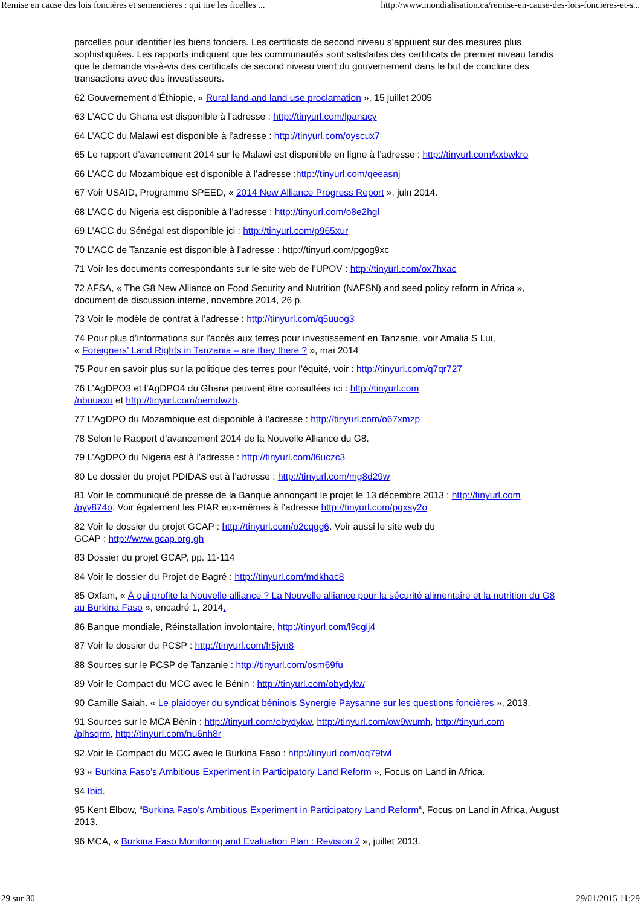Remise en cause des lois foncières et semencières : qui tire les ficelles ... http://www.mondialisation.ca/remise-en-cause-des-lois-foncieres-et-s...
parcelles pour identifier les biens fonciers. Les certificats de second niveau s’appuient sur des mesures plus sophistiquées. Les rapports indiquent que les communautés sont satisfaites des certificats de premier niveau tandis que le demande vis-à-vis des certificats de second niveau vient du gouvernement dans le but de conclure des transactions avec des investisseurs.
62 Gouvernement d’Éthiopie, « Rural land and land use proclamation », 15 juillet 2005
63 L’ACC du Ghana est disponible à l’adresse : http://tinyurl.com/lpanacy
64 L’ACC du Malawi est disponible à l’adresse : http://tinyurl.com/oyscux7
65 Le rapport d’avancement 2014 sur le Malawi est disponible en ligne à l’adresse : http://tinyurl.com/kxbwkro
66 L’ACC du Mozambique est disponible à l’adresse :http://tinyurl.com/qeeasnj
67 Voir USAID, Programme SPEED, « 2014 New Alliance Progress Report », juin 2014.
68 L’ACC du Nigeria est disponible à l’adresse : http://tinyurl.com/o8e2hgl
69 L’ACC du Sénégal est disponible ici : http://tinyurl.com/p965xur
70 L’ACC de Tanzanie est disponible à l’adresse : http://tinyurl.com/pgog9xc
71 Voir les documents correspondants sur le site web de l’UPOV : http://tinyurl.com/ox7hxac
72 AFSA, « The G8 New Alliance on Food Security and Nutrition (NAFSN) and seed policy reform in Africa », document de discussion interne, novembre 2014, 26 p.
73 Voir le modèle de contrat à l’adresse : http://tinyurl.com/q5uuog3
74 Pour plus d’informations sur l’accès aux terres pour investissement en Tanzanie, voir Amalia S Lui,
« Foreigners’ Land Rights in Tanzania – are they there ? », mai 2014
75 Pour en savoir plus sur la politique des terres pour l’équité, voir : http://tinyurl.com/q7qr727
76 L’AgDPO3 et l’AgDPO4 du Ghana peuvent être consultées ici : http://tinyurl.com
/nbuuaxu et http://tinyurl.com/oemdwzb.
77 L’AgDPO du Mozambique est disponible à l’adresse : http://tinyurl.com/o67xmzp
78 Selon le Rapport d’avancement 2014 de la Nouvelle Alliance du G8.
79 L’AgDPO du Nigeria est à l’adresse : http://tinyurl.com/l6uczc3
80 Le dossier du projet PDIDAS est à l’adresse : http://tinyurl.com/mg8d29w
81 Voir le communiqué de presse de la Banque annonçant le projet le 13 décembre 2013 : http://tinyurl.com
/pyy874o. Voir également les PIAR eux-mêmes à l’adresse http://tinyurl.com/pqxsy2o
82 Voir le dossier du projet GCAP : http://tinyurl.com/o2cqgg6. Voir aussi le site web du
GCAP : http://www.gcap.org.gh
83 Dossier du projet GCAP, pp. 11-114
84 Voir le dossier du Projet de Bagré : http://tinyurl.com/mdkhac8
85 Oxfam, « À qui profite la Nouvelle alliance ? La Nouvelle alliance pour la sécurité alimentaire et la nutrition du G8 au Burkina Faso », encadré 1, 2014.
86 Banque mondiale, Réinstallation involontaire, http://tinyurl.com/l9cglj4
87 Voir le dossier du PCSP : http://tinyurl.com/lr5jvn8
88 Sources sur le PCSP de Tanzanie : http://tinyurl.com/osm69fu
89 Voir le Compact du MCC avec le Bénin : http://tinyurl.com/obydykw
90 Camille Saiah. « Le plaidoyer du syndicat béninois Synergie Paysanne sur les questions foncières », 2013.
91 Sources sur le MCA Bénin : http://tinyurl.com/obydykw, http://tinyurl.com/ow9wumh, http://tinyurl.com
/plhsqrm, http://tinyurl.com/nu6nh8r
92 Voir le Compact du MCC avec le Burkina Faso : http://tinyurl.com/oq79fwl
93 « Burkina Faso’s Ambitious Experiment in Participatory Land Reform », Focus on Land in Africa.
94 Ibid.
95 Kent Elbow, “Burkina Faso’s Ambitious Experiment in Participatory Land Reform“, Focus on Land in Africa, August 2013.
96 MCA, « Burkina Faso Monitoring and Evaluation Plan : Revision 2 », juillet 2013.
29 sur 30 29/01/2015 11:29